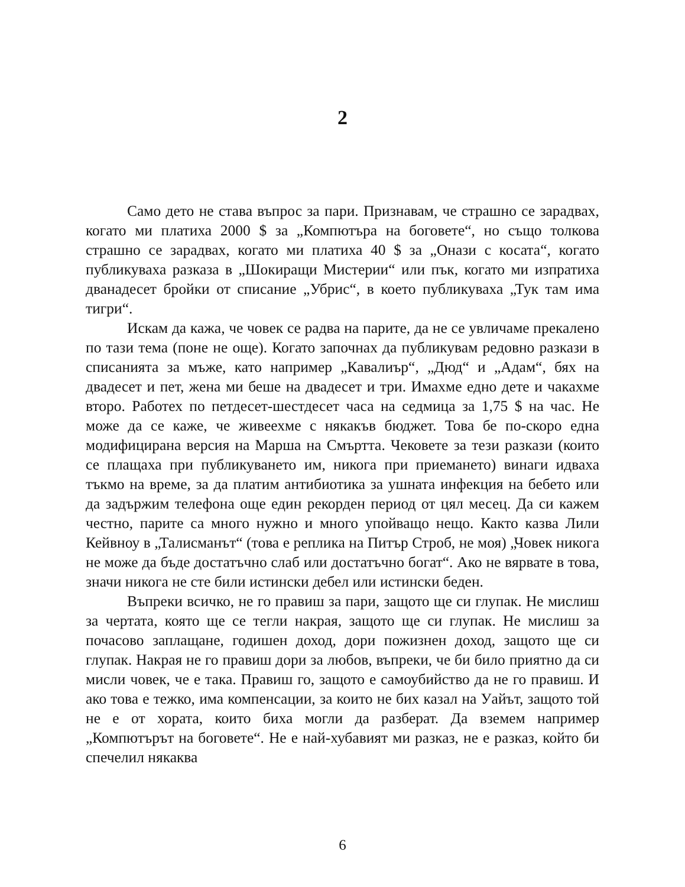2
Само дето не става въпрос за пари. Признавам, че страшно се зарадвах, когато ми платиха 2000 $ за „Компютъра на боговете“, но също толкова страшно се зарадвах, когато ми платиха 40 $ за „Онази с косата“, когато публикуваха разказа в „Шокиращи Мистерии“ или пък, когато ми изпратиха дванадесет бройки от списание „Убрис“, в което публикуваха „Тук там има тигри“.
Искам да кажа, че човек се радва на парите, да не се увличаме прекалено по тази тема (поне не още). Когато започнах да публикувам редовно разкази в списанията за мъже, като например „Кавалиър“, „Дюд“ и „Адам“, бях на двадесет и пет, жена ми беше на двадесет и три. Имахме едно дете и чакахме второ. Работех по петдесет-шестдесет часа на седмица за 1,75 $ на час. Не може да се каже, че живеехме с някакъв бюджет. Това бе по-скоро една модифицирана версия на Марша на Смъртта. Чековете за тези разкази (които се плащаха при публикуването им, никога при приемането) винаги идваха тъкмо на време, за да платим антибиотика за ушната инфекция на бебето или да задържим телефона още един рекорден период от цял месец. Да си кажем честно, парите са много нужно и много упойващо нещо. Както казва Лили Кейвноу в „Талисманът“ (това е реплика на Питър Строб, не моя) „Човек никога не може да бъде достатъчно слаб или достатъчно богат“. Ако не вярвате в това, значи никога не сте били истински дебел или истински беден.
Въпреки всичко, не го правиш за пари, защото ще си глупак. Не мислиш за чертата, която ще се тегли накрая, защото ще си глупак. Не мислиш за почасово заплащане, годишен доход, дори пожизнен доход, защото ще си глупак. Накрая не го правиш дори за любов, въпреки, че би било приятно да си мисли човек, че е така. Правиш го, защото е самоубийство да не го правиш. И ако това е тежко, има компенсации, за които не бих казал на Уайът, защото той не е от хората, които биха могли да разберат. Да вземем например „Компютърът на боговете“. Не е най-хубавият ми разказ, не е разказ, който би спечелил някаква
6